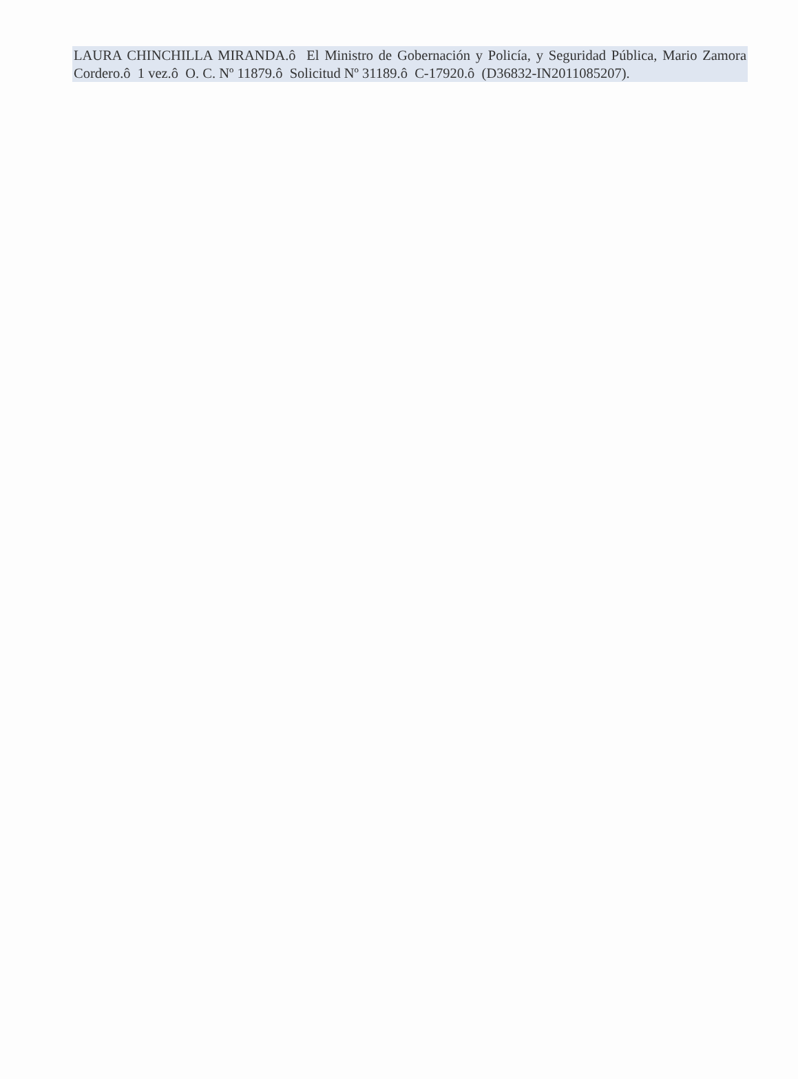LAURA CHINCHILLA MIRANDA.ô El Ministro de Gobernación y Policía, y Seguridad Pública, Mario Zamora Cordero.ô 1 vez.ô O. C. Nº 11879.ô Solicitud Nº 31189.ô C-17920.ô (D36832-IN2011085207).